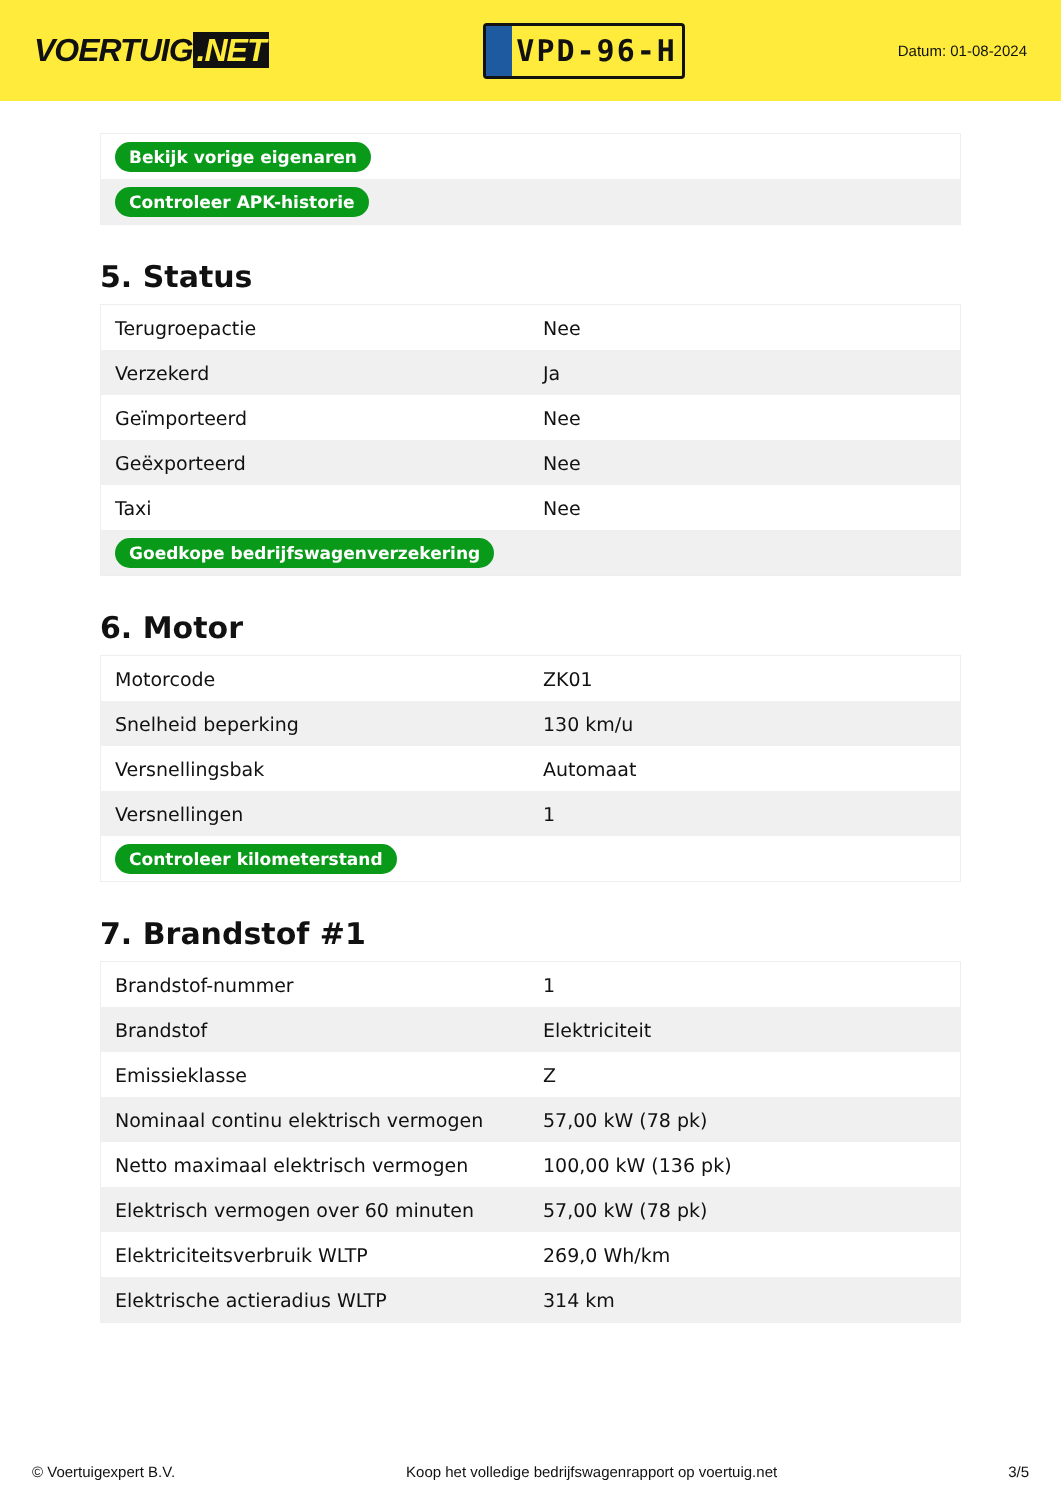VOERTUIG.NET
VPD-96-H
Datum: 01-08-2024
| Bekijk vorige eigenaren |
| Controleer APK-historie |
5. Status
| Terugroepactie | Nee |
| Verzekerd | Ja |
| Geïmporteerd | Nee |
| Geëxporteerd | Nee |
| Taxi | Nee |
| Goedkope bedrijfswagenverzekering | |
6. Motor
| Motorcode | ZK01 |
| Snelheid beperking | 130 km/u |
| Versnellingsbak | Automaat |
| Versnellingen | 1 |
| Controleer kilometerstand | |
7. Brandstof #1
| Brandstof-nummer | 1 |
| Brandstof | Elektriciteit |
| Emissieklasse | Z |
| Nominaal continu elektrisch vermogen | 57,00 kW (78 pk) |
| Netto maximaal elektrisch vermogen | 100,00 kW (136 pk) |
| Elektrisch vermogen over 60 minuten | 57,00 kW (78 pk) |
| Elektriciteitsverbruik WLTP | 269,0 Wh/km |
| Elektrische actieradius WLTP | 314 km |
© Voertuigexpert B.V. Koop het volledige bedrijfswagenrapport op voertuig.net 3/5